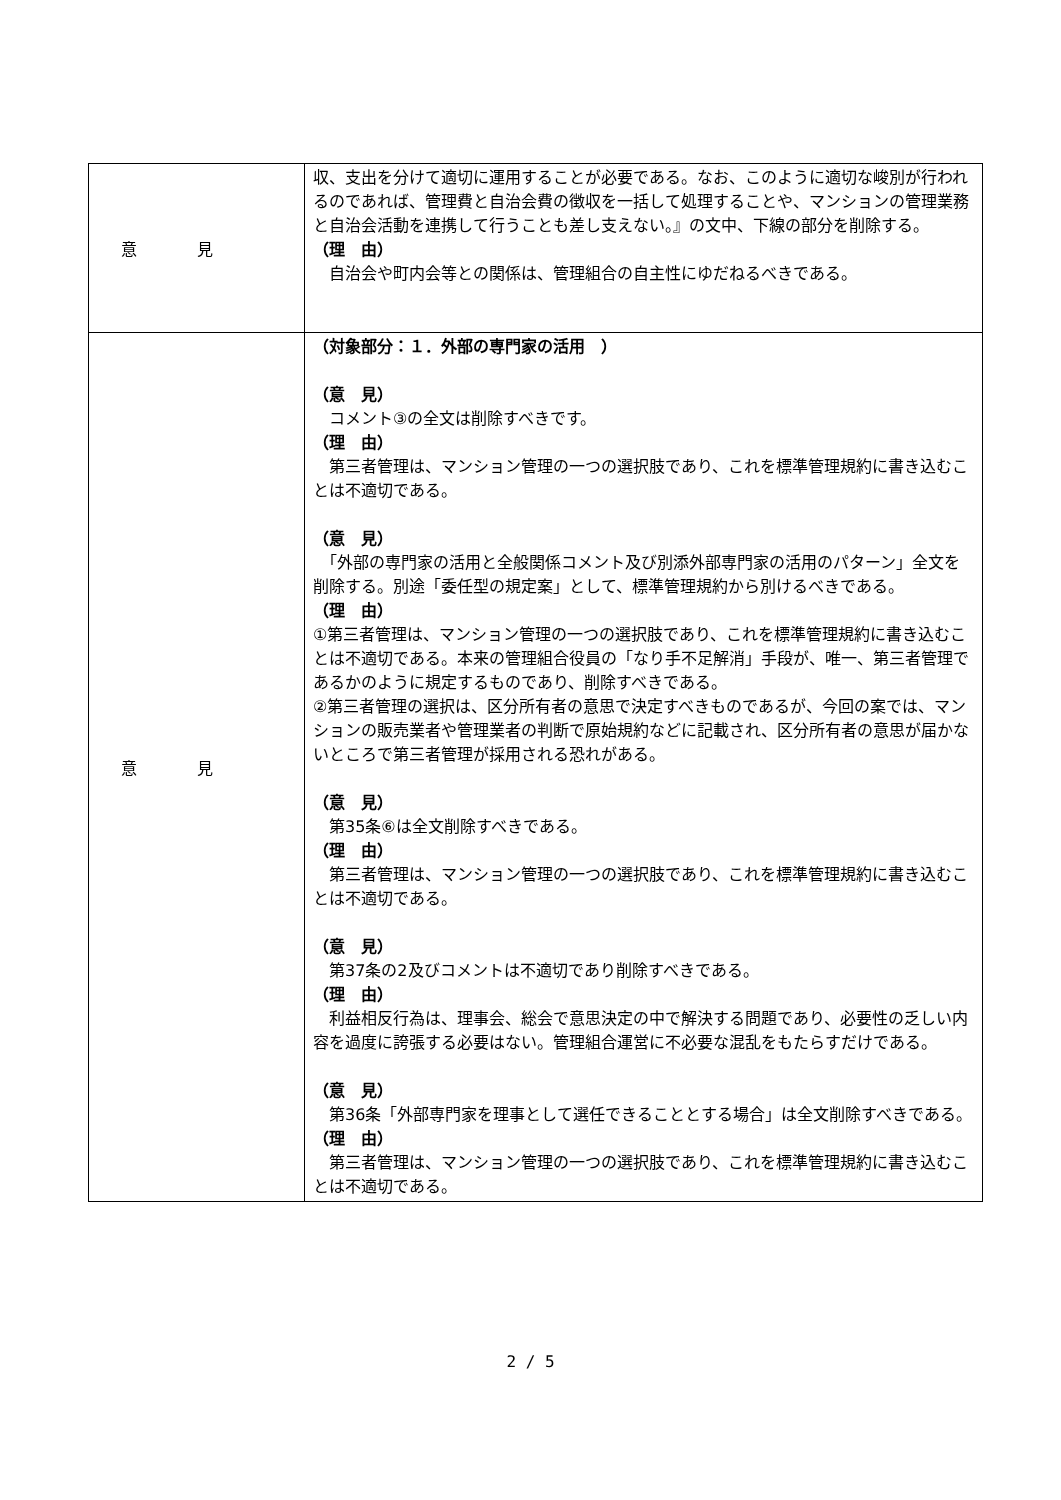| 意見 | 収、支出を分けて適切に運用することが必要である。なお、このように適切な峻別が行われるのであれば、管理費と自治会費の徴収を一括して処理することや、マンションの管理業務と自治会活動を連携して行うことも差し支えない。』の文中、下線の部分を削除する。 （理 由） 自治会や町内会等との関係は、管理組合の自主性にゆだねるべきである。 |
| 意見 | （対象部分：１．外部の専門家の活用 ） （意 見） コメント③の全文は削除すべきです。 （理 由） 第三者管理は、マンション管理の一つの選択肢であり、これを標準管理規約に書き込むことは不適切である。 （意 見） 「外部の専門家の活用と全般関係コメント及び別添外部専門家の活用のパターン」全文を削除する。別途「委任型の規定案」として、標準管理規約から別けるべきである。 （理 由） ①第三者管理は、マンション管理の一つの選択肢であり、これを標準管理規約に書き込むことは不適切である。本来の管理組合役員の「なり手不足解消」手段が、唯一、第三者管理であるかのように規定するものであり、削除すべきである。 ②第三者管理の選択は、区分所有者の意思で決定すべきものであるが、今回の案では、マンションの販売業者や管理業者の判断で原始規約などに記載され、区分所有者の意思が届かないところで第三者管理が採用される恐れがある。 （意 見） 第35条⑥は全文削除すべきである。 （理 由） 第三者管理は、マンション管理の一つの選択肢であり、これを標準管理規約に書き込むことは不適切である。 （意 見） 第37条の2及びコメントは不適切であり削除すべきである。 （理 由） 利益相反行為は、理事会、総会で意思決定の中で解決する問題であり、必要性の乏しい内容を過度に誇張する必要はない。管理組合運営に不必要な混乱をもたらすだけである。 （意 見） 第36条「外部専門家を理事として選任できることとする場合」は全文削除すべきである。 （理 由） 第三者管理は、マンション管理の一つの選択肢であり、これを標準管理規約に書き込むことは不適切である。 |
2 / 5